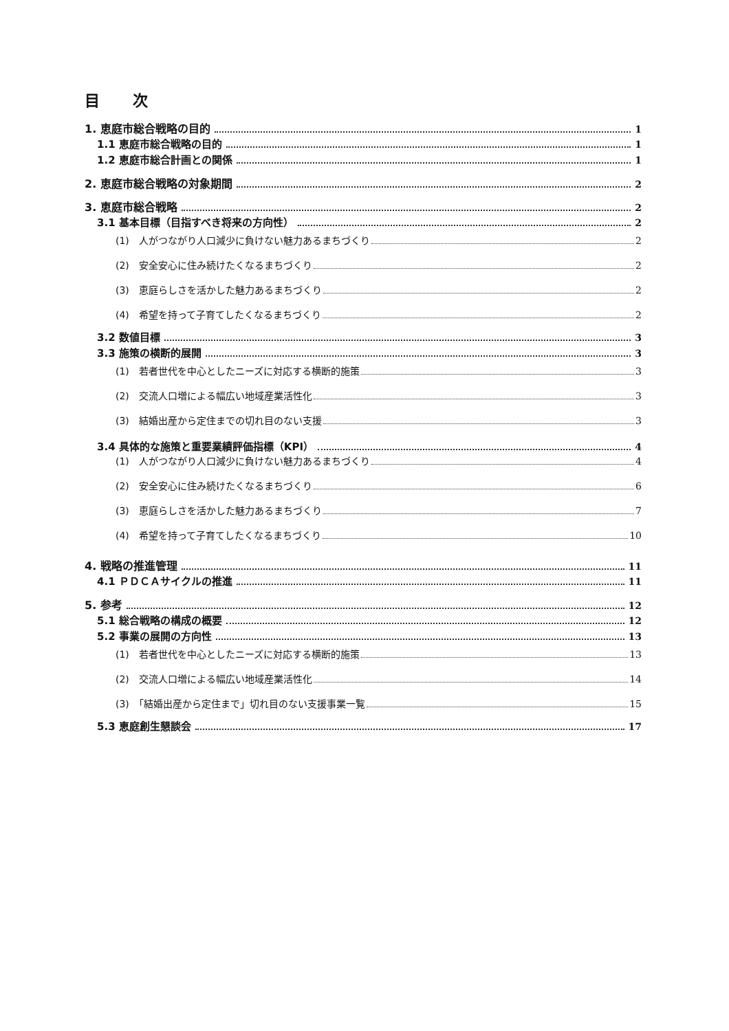目 次
1. 恵庭市総合戦略の目的 1
1.1 恵庭市総合戦略の目的 1
1.2 恵庭市総合計画との関係 1
2. 恵庭市総合戦略の対象期間 2
3. 恵庭市総合戦略 2
3.1 基本目標（目指すべき将来の方向性） 2
(1)　人がつながり人口減少に負けない魅力あるまちづくり 2
(2)　安全安心に住み続けたくなるまちづくり 2
(3)　恵庭らしさを活かした魅力あるまちづくり 2
(4)　希望を持って子育てしたくなるまちづくり 2
3.2 数値目標 3
3.3 施策の横断的展開 3
(1)　若者世代を中心としたニーズに対応する横断的施策 3
(2)　交流人口増による幅広い地域産業活性化 3
(3)　結婚出産から定住までの切れ目のない支援 3
3.4 具体的な施策と重要業績評価指標（KPI） 4
(1)　人がつながり人口減少に負けない魅力あるまちづくり 4
(2)　安全安心に住み続けたくなるまちづくり 6
(3)　恵庭らしさを活かした魅力あるまちづくり 7
(4)　希望を持って子育てしたくなるまちづくり 10
4. 戦略の推進管理 11
4.1 ＰＤＣＡサイクルの推進 11
5. 参考 12
5.1 総合戦略の構成の概要 12
5.2 事業の展開の方向性 13
(1)　若者世代を中心としたニーズに対応する横断的施策 13
(2)　交流人口増による幅広い地域産業活性化 14
(3)　「結婚出産から定住まで」切れ目のない支援事業一覧 15
5.3 恵庭創生懇談会 17